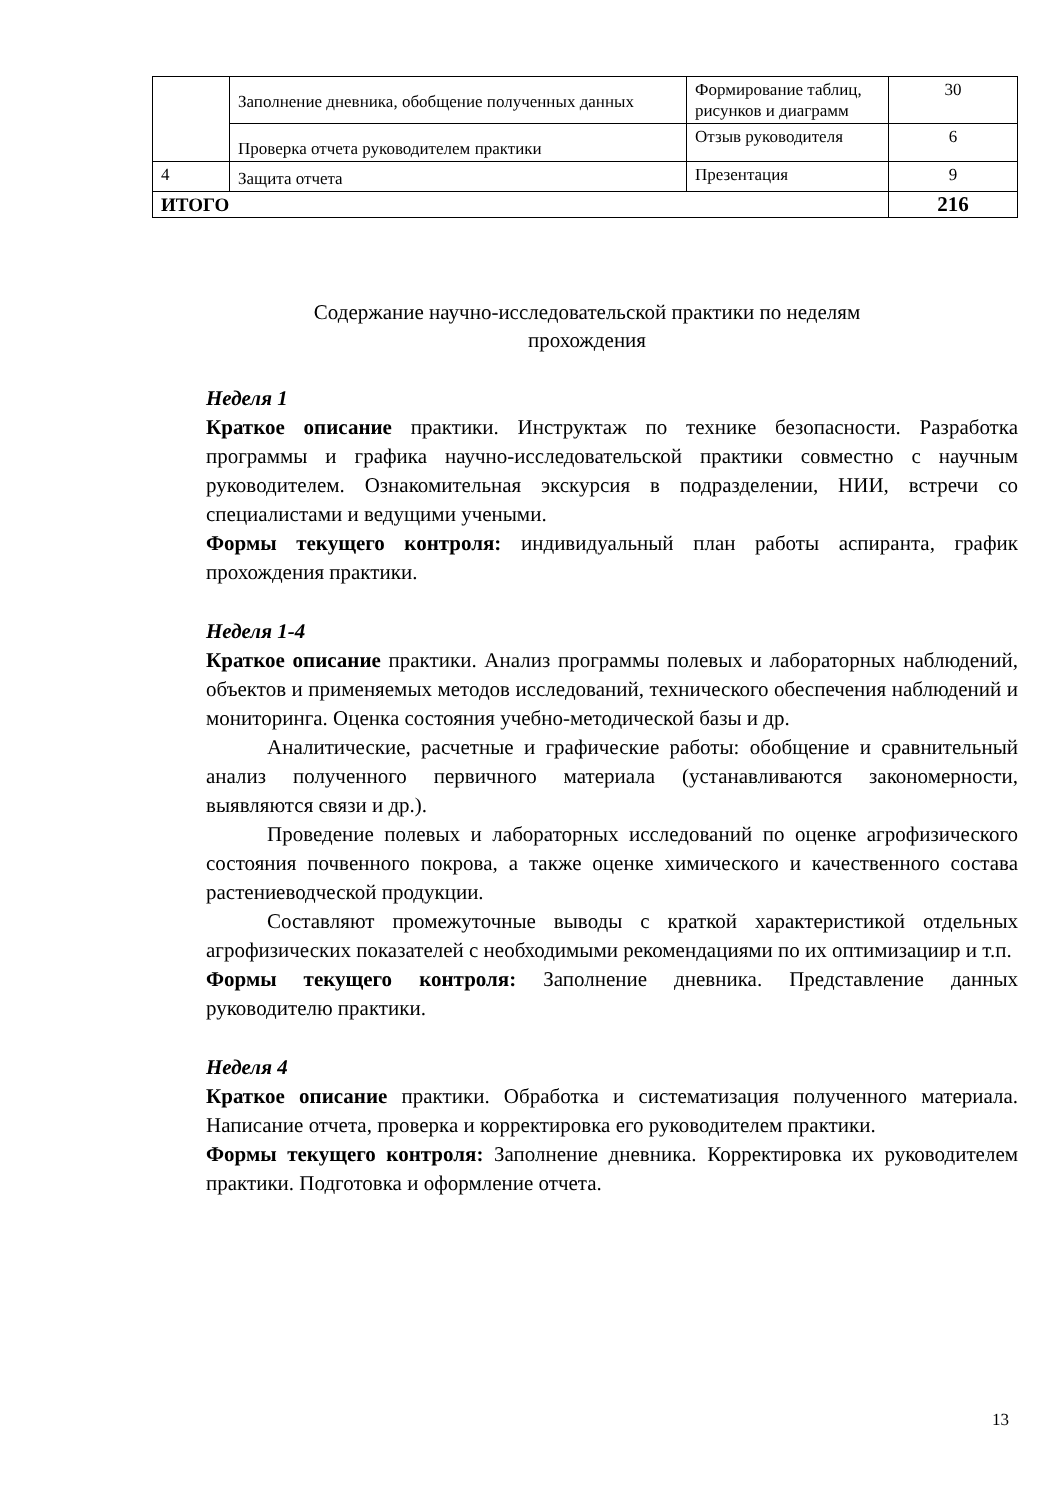| | Заполнение дневника, обобщение полученных данных | Формирование таблиц, рисунков и диаграмм | 30 |
| | Проверка отчета руководителем практики | Отзыв руководителя | 6 |
| 4 | Защита отчета | Презентация | 9 |
| ИТОГО | | | 216 |
Содержание научно-исследовательской практики по неделям
прохождения
Неделя 1
Краткое описание практики. Инструктаж по технике безопасности. Разработка программы и графика научно-исследовательской практики совместно с научным руководителем. Ознакомительная экскурсия в подразделении, НИИ, встречи со специалистами и ведущими учеными.
Формы текущего контроля: индивидуальный план работы аспиранта, график прохождения практики.
Неделя 1-4
Краткое описание практики. Анализ программы полевых и лабораторных наблюдений, объектов и применяемых методов исследований, технического обеспечения наблюдений и мониторинга. Оценка состояния учебно-методической базы и др.
Аналитические, расчетные и графические работы: обобщение и сравнительный анализ полученного первичного материала (устанавливаются закономерности, выявляются связи и др.).
Проведение полевых и лабораторных исследований по оценке агрофизического состояния почвенного покрова, а также оценке химического и качественного состава растениеводческой продукции.
Составляют промежуточные выводы с краткой характеристикой отдельных агрофизических показателей с необходимыми рекомендациями по их оптимизациир и т.п.
Формы текущего контроля: Заполнение дневника. Представление данных руководителю практики.
Неделя 4
Краткое описание практики. Обработка и систематизация полученного материала. Написание отчета, проверка и корректировка его руководителем практики.
Формы текущего контроля: Заполнение дневника. Корректировка их руководителем практики. Подготовка и оформление отчета.
13